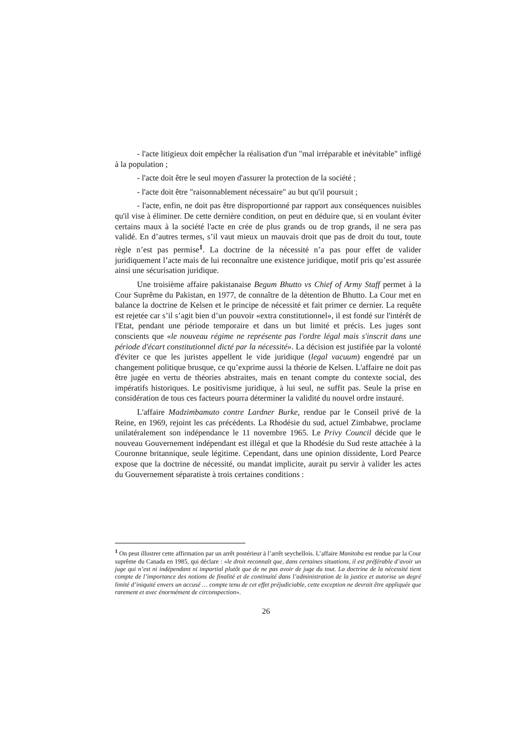- l'acte litigieux doit empêcher la réalisation d'un "mal irréparable et inévitable" infligé à la population ;
- l'acte doit être le seul moyen d'assurer la protection de la société ;
- l'acte doit être "raisonnablement nécessaire" au but qu'il poursuit ;
- l'acte, enfin, ne doit pas être disproportionné par rapport aux conséquences nuisibles qu'il vise à éliminer. De cette dernière condition, on peut en déduire que, si en voulant éviter certains maux à la société l'acte en crée de plus grands ou de trop grands, il ne sera pas validé. En d’autres termes, s’il vaut mieux un mauvais droit que pas de droit du tout, toute règle n’est pas permise<sup>1</sup>. La doctrine de la nécessité n’a pas pour effet de valider juridiquement l’acte mais de lui reconnaître une existence juridique, motif pris qu’est assurée ainsi une sécurisation juridique.
Une troisième affaire pakistanaise Begum Bhutto vs Chief of Army Staff permet à la Cour Suprême du Pakistan, en 1977, de connaître de la détention de Bhutto. La Cour met en balance la doctrine de Kelsen et le principe de nécessité et fait primer ce dernier. La requête est rejetée car s’il s’agit bien d’un pouvoir «extra constitutionnel», il est fondé sur l'intérêt de l'Etat, pendant une période temporaire et dans un but limité et précis. Les juges sont conscients que «le nouveau régime ne représente pas l'ordre légal mais s'inscrit dans une période d'écart constitutionnel dicté par la nécessité». La décision est justifiée par la volonté d'éviter ce que les juristes appellent le vide juridique (legal vacuum) engendré par un changement politique brusque, ce qu’exprime aussi la théorie de Kelsen. L'affaire ne doit pas être jugée en vertu de théories abstraites, mais en tenant compte du contexte social, des impératifs historiques. Le positivisme juridique, à lui seul, ne suffit pas. Seule la prise en considération de tous ces facteurs pourra déterminer la validité du nouvel ordre instauré.
L'affaire Madzimbamuto contre Lardner Burke, rendue par le Conseil privé de la Reine, en 1969, rejoint les cas précédents. La Rhodésie du sud, actuel Zimbabwe, proclame unilatéralement son indépendance le 11 novembre 1965. Le Privy Council décide que le nouveau Gouvernement indépendant est illégal et que la Rhodésie du Sud reste attachée à la Couronne britannique, seule légitime. Cependant, dans une opinion dissidente, Lord Pearce expose que la doctrine de nécessité, ou mandat implicite, aurait pu servir à valider les actes du Gouvernement séparatiste à trois certaines conditions :
<sup>1</sup> On peut illustrer cette affirmation par un arrêt postérieur à l’arrêt seychellois. L’affaire Manitoba est rendue par la Cour suprême du Canada en 1985, qui déclare : «le droit reconnaît que, dans certaines situations, il est préférable d’avoir un juge qui n’est ni indépendant ni impartial plutôt que de ne pas avoir de juge du tout. La doctrine de la nécessité tient compte de l’importance des notions de finalité et de continuité dans l’administration de la justice et autorise un degré limité d’iniquité envers un accusé … compte tenu de cet effet préjudiciable, cette exception ne devrait être appliquée que rarement et avec énormément de circonspection».
26